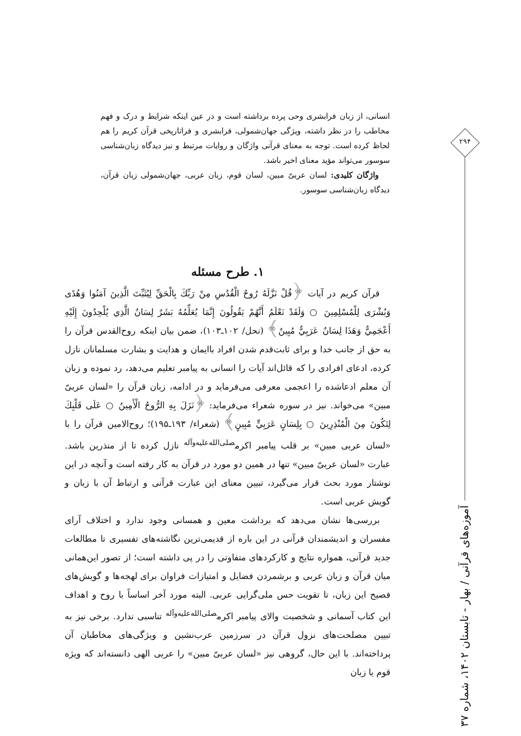انسانی، از زبان فرابشری وحی پرده برداشته است و در عین اینکه شرایط و درک و فهم مخاطب را در نظر داشته، ویژگی جهان‌شمولی، فرابشری و فراتاریخی قرآن کریم را هم لحاظ کرده است. توجه به معنای قرآنی واژگان و روایات مرتبط و نیز دیدگاه زبان‌شناسی سوسور می‌تواند مؤید معنای اخیر باشد.
واژگان کلیدی: لسان عربیّ مبین، لسان قوم، زبان عربی، جهان‌شمولی زبان قرآن، دیدگاه زبان‌شناسی سوسور.
۲۹۴
آموزه‌های قرآنی / بهار - تابستان ۱۴۰۲، شماره ۳۷
۱. طرح مسئله
قرآن کریم در آیات ﴿قُلْ نَزَّلَهُ رُوحُ الْقُدُسِ مِنْ رَبِّكَ بِالْحَقِّ لِيُثَبِّتَ الَّذِينَ آمَنُوا وَهُدًى وَبُشْرَى لِلْمُسْلِمِينَ ○ وَلَقَدْ نَعْلَمُ أَنَّهُمْ يَقُولُونَ إِنَّمَا يُعَلِّمُهُ بَشَرٌ لِسَانُ الَّذِي يُلْحِدُونَ إِلَيْهِ أَعْجَمِيٌّ وَهَذَا لِسَانٌ عَرَبِيٌّ مُبِينٌ﴾ (نحل/ ۱۰۲ـ۱۰۳)، ضمن بیان اینکه روح‌القدس قرآن را به حق از جانب خدا و برای ثابت‌قدم شدن افراد باایمان و هدایت و بشارت مسلمانان نازل کرده، ادعای افرادی را که قائل‌اند آیات را انسانی به پیامبر تعلیم می‌دهد، رد نموده و زبان آن معلم ادعاشده را اعجمی معرفی می‌فرماید و در ادامه، زبان قرآن را «لسان عربیّ مبین» می‌خواند. نیز در سوره شعراء می‌فرماید: ﴿نَزَلَ بِهِ الرُّوحُ الْأَمِينُ ○ عَلَى قَلْبِكَ لِتَكُونَ مِنَ الْمُنْذِرِينَ ○ بِلِسَانٍ عَرَبِيٍّ مُبِينٍ﴾ (شعراء/ ۱۹۳ـ۱۹۵)؛ روح‌الامین قرآن را با «لسان عربی مبین» بر قلب پیامبر اکرم<sup>صلی‌الله‌علیه‌وآله</sup> نازل کرده تا از منذرین باشد. عبارت «لسان عربیّ مبین» تنها در همین دو مورد در قرآن به کار رفته است و آنچه در این نوشتار مورد بحث قرار می‌گیرد، تبیین معنای این عبارت قرآنی و ارتباط آن با زبان و گویش عربی است.
بررسی‌ها نشان می‌دهد که برداشت معین و همسانی وجود ندارد و اختلاف آرای مفسران و اندیشمندان قرآنی در این باره از قدیمی‌ترین نگاشته‌های تفسیری تا مطالعات جدید قرآنی، همواره نتایج و کارکردهای متفاوتی را در پی داشته است؛ از تصور این‌همانی میان قرآن و زبان عربی و برشمردن فضایل و امتیازات فراوان برای لهجه‌ها و گویش‌های فصیح این زبان، تا تقویت حس ملی‌گرایی عربی. البته مورد آخر اساساً با روح و اهداف این کتاب آسمانی و شخصیت والای پیامبر اکرم<sup>صلی‌الله‌علیه‌وآله</sup> تناسبی ندارد. برخی نیز به تبیین مصلحت‌های نزول قرآن در سرزمین عرب‌نشین و ویژگی‌های مخاطبان آن پرداخته‌اند. با این حال، گروهی نیز «لسان عربیّ مبین» را عربی الهی دانسته‌اند که ویژه قوم یا زبان